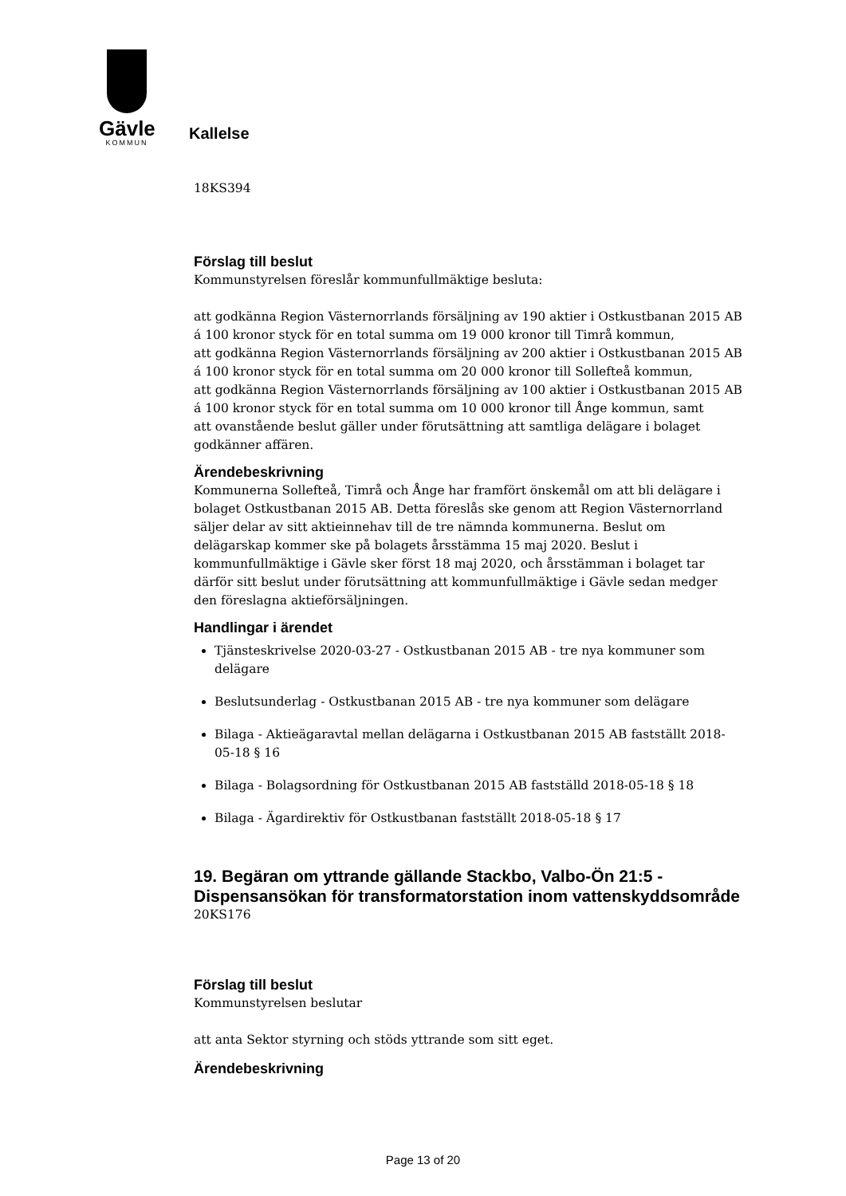Gävle
KOMMUN
Kallelse
18KS394
Förslag till beslut
Kommunstyrelsen föreslår kommunfullmäktige besluta:
att godkänna Region Västernorrlands försäljning av 190 aktier i Ostkustbanan 2015 AB á 100 kronor styck för en total summa om 19 000 kronor till Timrå kommun,
att godkänna Region Västernorrlands försäljning av 200 aktier i Ostkustbanan 2015 AB á 100 kronor styck för en total summa om 20 000 kronor till Sollefteå kommun,
att godkänna Region Västernorrlands försäljning av 100 aktier i Ostkustbanan 2015 AB á 100 kronor styck för en total summa om 10 000 kronor till Ånge kommun, samt
att ovanstående beslut gäller under förutsättning att samtliga delägare i bolaget godkänner affären.
Ärendebeskrivning
Kommunerna Sollefteå, Timrå och Ånge har framfört önskemål om att bli delägare i bolaget Ostkustbanan 2015 AB. Detta föreslås ske genom att Region Västernorrland säljer delar av sitt aktieinnehav till de tre nämnda kommunerna. Beslut om delägarskap kommer ske på bolagets årsstämma 15 maj 2020. Beslut i kommunfullmäktige i Gävle sker först 18 maj 2020, och årsstämman i bolaget tar därför sitt beslut under förutsättning att kommunfullmäktige i Gävle sedan medger den föreslagna aktieförsäljningen.
Handlingar i ärendet
Tjänsteskrivelse 2020-03-27 - Ostkustbanan 2015 AB - tre nya kommuner som delägare
Beslutsunderlag - Ostkustbanan 2015 AB - tre nya kommuner som delägare
Bilaga - Aktieägaravtal mellan delägarna i Ostkustbanan 2015 AB fastställt 2018-05-18 § 16
Bilaga - Bolagsordning för Ostkustbanan 2015 AB fastställd 2018-05-18 § 18
Bilaga - Ägardirektiv för Ostkustbanan fastställt 2018-05-18 § 17
19. Begäran om yttrande gällande Stackbo, Valbo-Ön 21:5 - Dispensansökan för transformatorstation inom vattenskyddsområde
20KS176
Förslag till beslut
Kommunstyrelsen beslutar
att anta Sektor styrning och stöds yttrande som sitt eget.
Ärendebeskrivning
Page 13 of 20